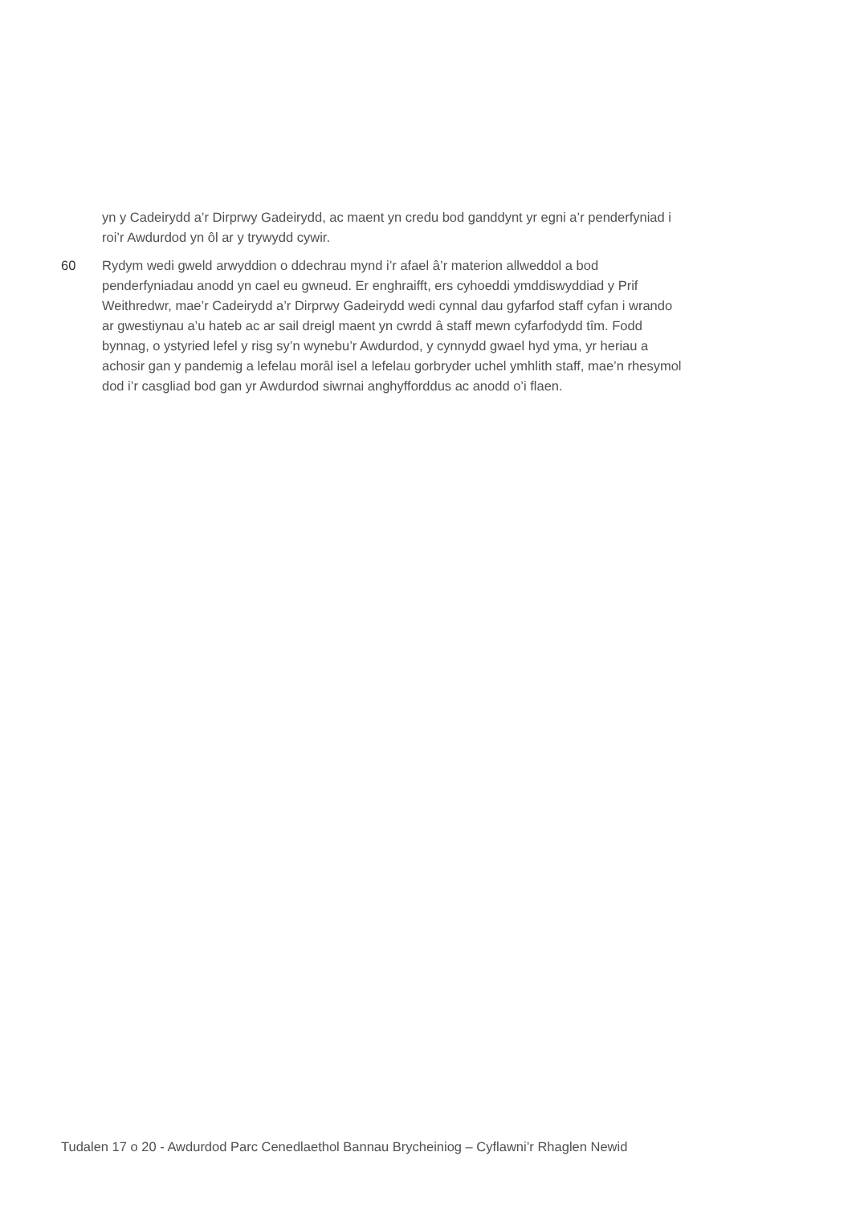yn y Cadeirydd a’r Dirprwy Gadeirydd, ac maent yn credu bod ganddynt yr egni a’r penderfyniad i roi’r Awdurdod yn ôl ar y trywydd cywir.
60 Rydym wedi gweld arwyddion o ddechrau mynd i’r afael â’r materion allweddol a bod penderfyniadau anodd yn cael eu gwneud. Er enghraifft, ers cyhoeddi ymddiswyddiad y Prif Weithredwr, mae’r Cadeirydd a’r Dirprwy Gadeirydd wedi cynnal dau gyfarfod staff cyfan i wrando ar gwestiynau a’u hateb ac ar sail dreigl maent yn cwrdd â staff mewn cyfarfodydd tîm. Fodd bynnag, o ystyried lefel y risg sy’n wynebu’r Awdurdod, y cynnydd gwael hyd yma, yr heriau a achosir gan y pandemig a lefelau morâl isel a lefelau gorbryder uchel ymhlith staff, mae’n rhesymol dod i’r casgliad bod gan yr Awdurdod siwrnai anghyfforddus ac anodd o’i flaen.
Tudalen 17 o 20 - Awdurdod Parc Cenedlaethol Bannau Brycheiniog – Cyflawni’r Rhaglen Newid